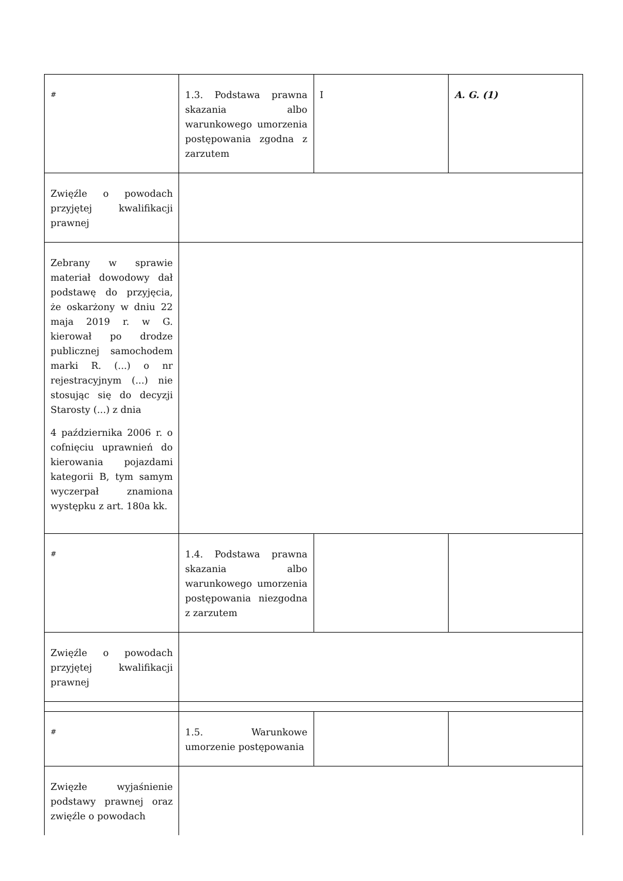| # | 1.3. Podstawa prawna skazania albo warunkowego umorzenia postępowania zgodna z zarzutem | I | A. G. (1) |
| Zwięźle o powodach przyjętej kwalifikacji prawnej | | | |
| Zebrany w sprawie materiał dowodowy dał podstawę do przyjęcia, że oskarżony w dniu 22 maja 2019 r. w G. kierował po drodze publicznej samochodem marki R. (...) o nr rejestracyjnym (...) nie stosując się do decyzji Starosty (...) z dnia 4 października 2006 r. o cofnięciu uprawnień do kierowania pojazdami kategorii B, tym samym wyczerpał znamiona występku z art. 180a kk. | | | |
| # | 1.4. Podstawa prawna skazania albo warunkowego umorzenia postępowania niezgodna z zarzutem | | |
| Zwięźle o powodach przyjętej kwalifikacji prawnej | | | |
| # | 1.5. Warunkowe umorzenie postępowania | | |
| Zwięzłe wyjaśnienie podstawy prawnej oraz zwięźle o powodach | | | |